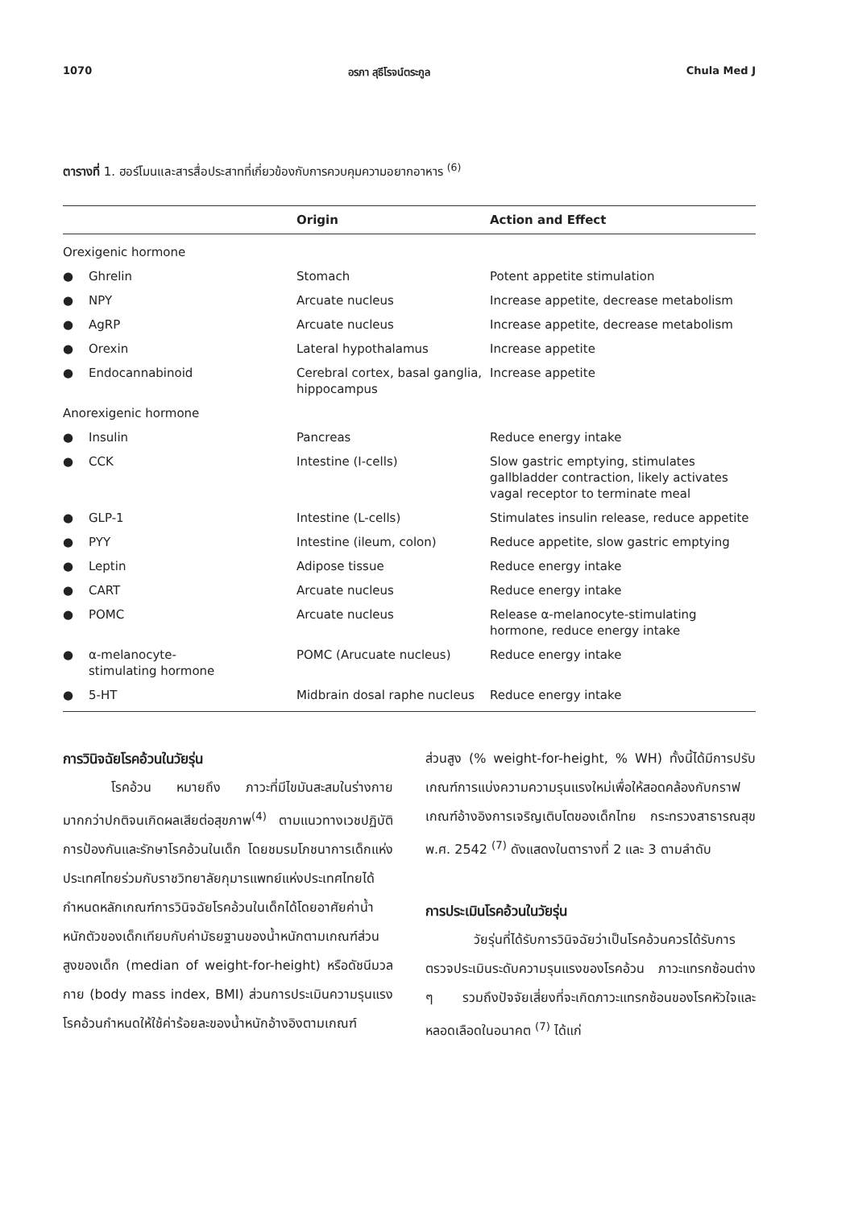1070 อรภา สุธีโรจน์ตระกูล Chula Med J
ตารางที่ 1. ฮอร์โมนและสารสื่อประสาทที่เกี่ยวข้องกับการควบคุมความอยากอาหาร <sup>(6)</sup>
| | Origin | Action and Effect |
| --- | --- | --- |
| Orexigenic hormone | | |
| ● Ghrelin | Stomach | Potent appetite stimulation |
| ● NPY | Arcuate nucleus | Increase appetite, decrease metabolism |
| ● AgRP | Arcuate nucleus | Increase appetite, decrease metabolism |
| ● Orexin | Lateral hypothalamus | Increase appetite |
| ● Endocannabinoid | Cerebral cortex, basal ganglia, hippocampus | Increase appetite |
| Anorexigenic hormone | | |
| ● Insulin | Pancreas | Reduce energy intake |
| ● CCK | Intestine (I-cells) | Slow gastric emptying, stimulates gallbladder contraction, likely activates vagal receptor to terminate meal |
| ● GLP-1 | Intestine (L-cells) | Stimulates insulin release, reduce appetite |
| ● PYY | Intestine (ileum, colon) | Reduce appetite, slow gastric emptying |
| ● Leptin | Adipose tissue | Reduce energy intake |
| ● CART | Arcuate nucleus | Reduce energy intake |
| ● POMC | Arcuate nucleus | Release α-melanocyte-stimulating hormone, reduce energy intake |
| ● α-melanocyte- stimulating hormone | POMC (Arucuate nucleus) | Reduce energy intake |
| ● 5-HT | Midbrain dosal raphe nucleus | Reduce energy intake |
การวินิจฉัยโรคอ้วนในวัยรุ่น
โรคอ้วน หมายถึง ภาวะที่มีไขมันสะสมในร่างกายมากกว่าปกติจนเกิดผลเสียต่อสุขภาพ<sup>(4)</sup> ตามแนวทางเวชปฏิบัติการป้องกันและรักษาโรคอ้วนในเด็ก โดยชมรมโภชนาการเด็กแห่งประเทศไทยร่วมกับราชวิทยาลัยกุมารแพทย์แห่งประเทศไทยได้กำหนดหลักเกณฑ์การวินิจฉัยโรคอ้วนในเด็กได้โดยอาศัยค่าน้ำหนักตัวของเด็กเทียบกับค่ามัธยฐานของน้ำหนักตามเกณฑ์ส่วนสูงของเด็ก (median of weight-for-height) หรือดัชนีมวลกาย (body mass index, BMI) ส่วนการประเมินความรุนแรงโรคอ้วนกำหนดให้ใช้ค่าร้อยละของน้ำหนักอ้างอิงตามเกณฑ์
ส่วนสูง (% weight-for-height, % WH) ทั้งนี้ได้มีการปรับเกณฑ์การแบ่งความความรุนแรงใหม่เพื่อให้สอดคล้องกับกราฟเกณฑ์อ้างอิงการเจริญเติบโตของเด็กไทย กระทรวงสาธารณสุข พ.ศ. 2542 <sup>(7)</sup> ดังแสดงในตารางที่ 2 และ 3 ตามลำดับ
การประเมินโรคอ้วนในวัยรุ่น
วัยรุ่นที่ได้รับการวินิจฉัยว่าเป็นโรคอ้วนควรได้รับการตรวจประเมินระดับความรุนแรงของโรคอ้วน ภาวะแทรกซ้อนต่าง ๆ รวมถึงปัจจัยเสี่ยงที่จะเกิดภาวะแทรกซ้อนของโรคหัวใจและหลอดเลือดในอนาคต <sup>(7)</sup> ได้แก่